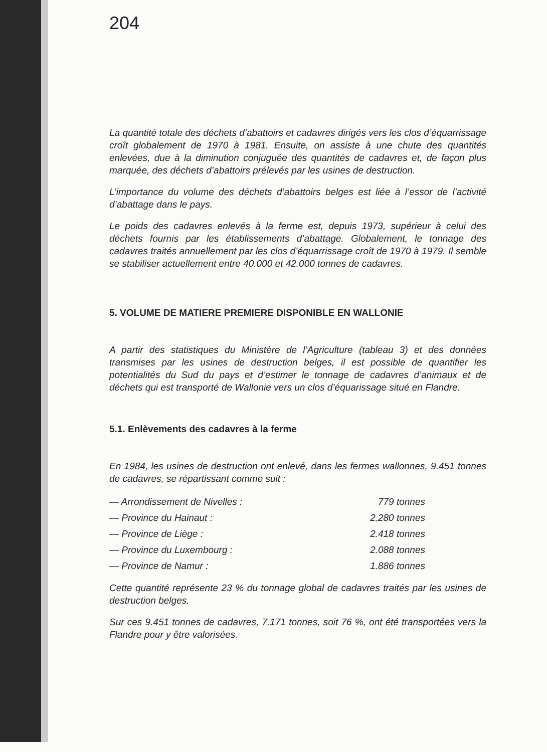204
La quantité totale des déchets d’abattoirs et cadavres dirigés vers les clos d’équarrissage croît globalement de 1970 à 1981. Ensuite, on assiste à une chute des quantités enlevées, due à la diminution conjuguée des quantités de cadavres et, de façon plus marquée, des déchets d’abattoirs prélevés par les usines de destruction.
L’importance du volume des déchets d’abattoirs belges est liée à l’essor de l’activité d’abattage dans le pays.
Le poids des cadavres enlevés à la ferme est, depuis 1973, supérieur à celui des déchets fournis par les établissements d’abattage. Globalement, le tonnage des cadavres traités annuellement par les clos d’équarrissage croît de 1970 à 1979. Il semble se stabiliser actuellement entre 40.000 et 42.000 tonnes de cadavres.
5. VOLUME DE MATIERE PREMIERE DISPONIBLE EN WALLONIE
A partir des statistiques du Ministère de l’Agriculture (tableau 3) et des données transmises par les usines de destruction belges, il est possible de quantifier les potentialités du Sud du pays et d’estimer le tonnage de cadavres d’animaux et de déchets qui est transporté de Wallonie vers un clos d’équarissage situé en Flandre.
5.1. Enlèvements des cadavres à la ferme
En 1984, les usines de destruction ont enlevé, dans les fermes wallonnes, 9.451 tonnes de cadavres, se répartissant comme suit :
| — Arrondissement de Nivelles : | 779 tonnes |
| — Province du Hainaut : | 2.280 tonnes |
| — Province de Liège : | 2.418 tonnes |
| — Province du Luxembourg : | 2.088 tonnes |
| — Province de Namur : | 1.886 tonnes |
Cette quantité représente 23 % du tonnage global de cadavres traités par les usines de destruction belges.
Sur ces 9.451 tonnes de cadavres, 7.171 tonnes, soit 76 %, ont été transportées vers la Flandre pour y être valorisées.